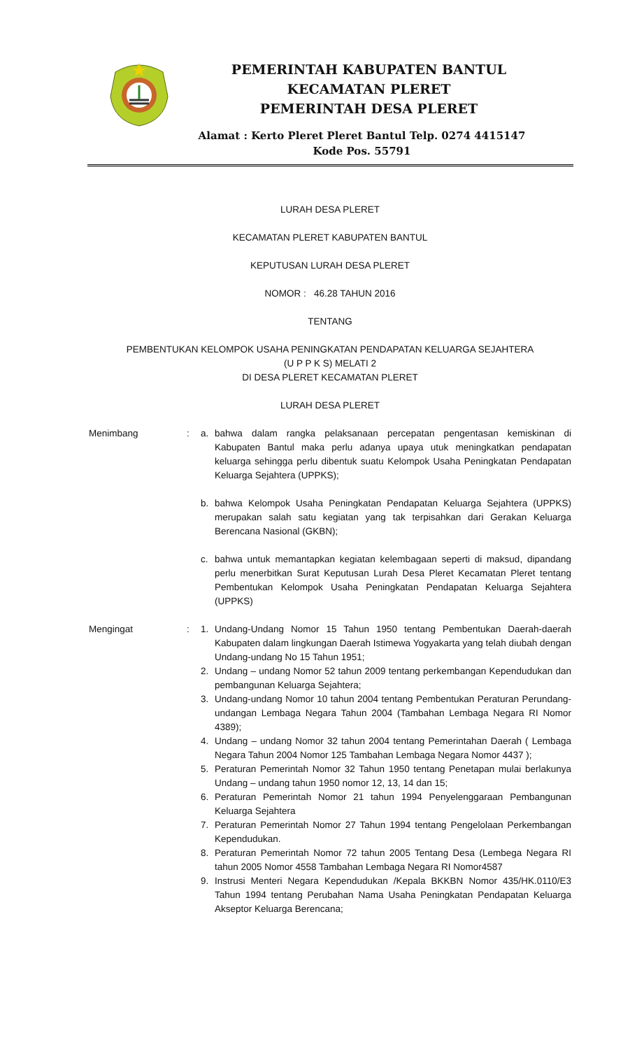PEMERINTAH KABUPATEN BANTUL
KECAMATAN PLERET
PEMERINTAH DESA PLERET
Alamat : Kerto Pleret Pleret Bantul Telp. 0274 4415147
Kode Pos. 55791
LURAH DESA PLERET
KECAMATAN PLERET KABUPATEN BANTUL
KEPUTUSAN LURAH DESA PLERET
NOMOR : 46.28 TAHUN 2016
TENTANG
PEMBENTUKAN KELOMPOK USAHA PENINGKATAN PENDAPATAN KELUARGA SEJAHTERA
(U P P K S) MELATI 2
DI DESA PLERET KECAMATAN PLERET
LURAH DESA PLERET
Menimbang : a. bahwa dalam rangka pelaksanaan percepatan pengentasan kemiskinan di Kabupaten Bantul maka perlu adanya upaya utuk meningkatkan pendapatan keluarga sehingga perlu dibentuk suatu Kelompok Usaha Peningkatan Pendapatan Keluarga Sejahtera (UPPKS);
b. bahwa Kelompok Usaha Peningkatan Pendapatan Keluarga Sejahtera (UPPKS) merupakan salah satu kegiatan yang tak terpisahkan dari Gerakan Keluarga Berencana Nasional (GKBN);
c. bahwa untuk memantapkan kegiatan kelembagaan seperti di maksud, dipandang perlu menerbitkan Surat Keputusan Lurah Desa Pleret Kecamatan Pleret tentang Pembentukan Kelompok Usaha Peningkatan Pendapatan Keluarga Sejahtera (UPPKS)
Mengingat : 1. Undang-Undang Nomor 15 Tahun 1950 tentang Pembentukan Daerah-daerah Kabupaten dalam lingkungan Daerah Istimewa Yogyakarta yang telah diubah dengan Undang-undang No 15 Tahun 1951;
2. Undang – undang Nomor 52 tahun 2009 tentang perkembangan Kependudukan dan pembangunan Keluarga Sejahtera;
3. Undang-undang Nomor 10 tahun 2004 tentang Pembentukan Peraturan Perundang-undangan Lembaga Negara Tahun 2004 (Tambahan Lembaga Negara RI Nomor 4389);
4. Undang – undang Nomor 32 tahun 2004 tentang Pemerintahan Daerah ( Lembaga Negara Tahun 2004 Nomor 125 Tambahan Lembaga Negara Nomor 4437 );
5. Peraturan Pemerintah Nomor 32 Tahun 1950 tentang Penetapan mulai berlakunya Undang – undang tahun 1950 nomor 12, 13, 14 dan 15;
6. Peraturan Pemerintah Nomor 21 tahun 1994 Penyelenggaraan Pembangunan Keluarga Sejahtera
7. Peraturan Pemerintah Nomor 27 Tahun 1994 tentang Pengelolaan Perkembangan Kependudukan.
8. Peraturan Pemerintah Nomor 72 tahun 2005 Tentang Desa (Lembega Negara RI tahun 2005 Nomor 4558 Tambahan Lembaga Negara RI Nomor4587
9. Instrusi Menteri Negara Kependudukan /Kepala BKKBN Nomor 435/HK.0110/E3 Tahun 1994 tentang Perubahan Nama Usaha Peningkatan Pendapatan Keluarga Akseptor Keluarga Berencana;